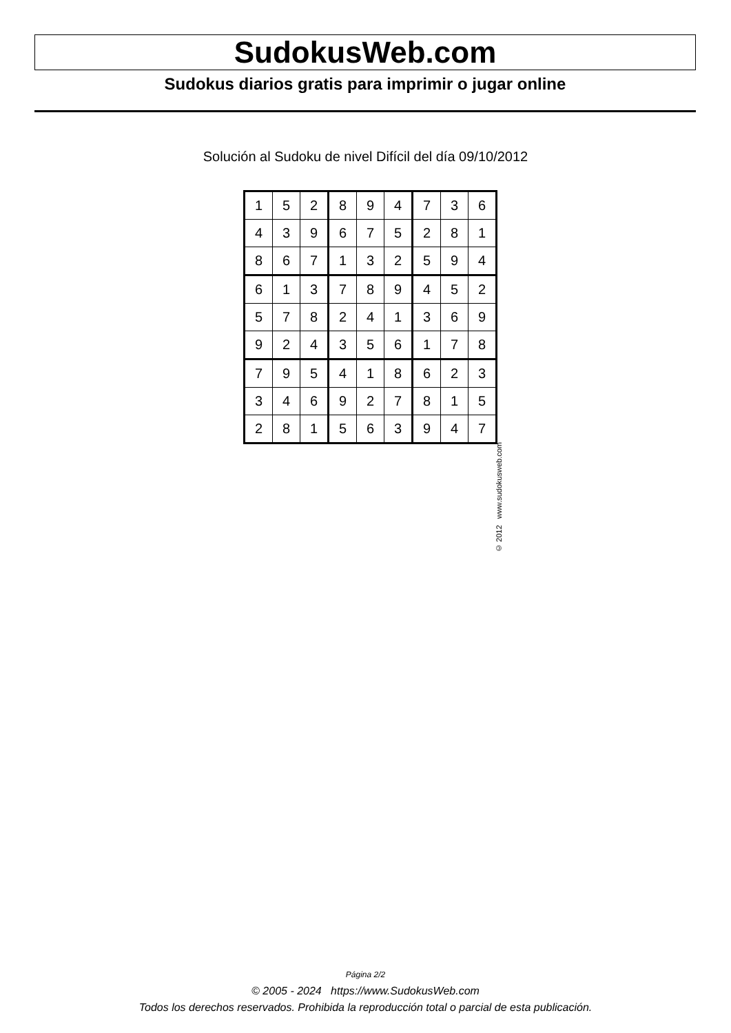SudokusWeb.com
Sudokus diarios gratis para imprimir o jugar online
Solución al Sudoku de nivel Difícil del día 09/10/2012
| 1 | 5 | 2 | 8 | 9 | 4 | 7 | 3 | 6 |
| 4 | 3 | 9 | 6 | 7 | 5 | 2 | 8 | 1 |
| 8 | 6 | 7 | 1 | 3 | 2 | 5 | 9 | 4 |
| 6 | 1 | 3 | 7 | 8 | 9 | 4 | 5 | 2 |
| 5 | 7 | 8 | 2 | 4 | 1 | 3 | 6 | 9 |
| 9 | 2 | 4 | 3 | 5 | 6 | 1 | 7 | 8 |
| 7 | 9 | 5 | 4 | 1 | 8 | 6 | 2 | 3 |
| 3 | 4 | 6 | 9 | 2 | 7 | 8 | 1 | 5 |
| 2 | 8 | 1 | 5 | 6 | 3 | 9 | 4 | 7 |
© 2012 www.sudokusweb.com
Página 2/2
© 2005 - 2024 https://www.SudokusWeb.com
Todos los derechos reservados. Prohibida la reproducción total o parcial de esta publicación.